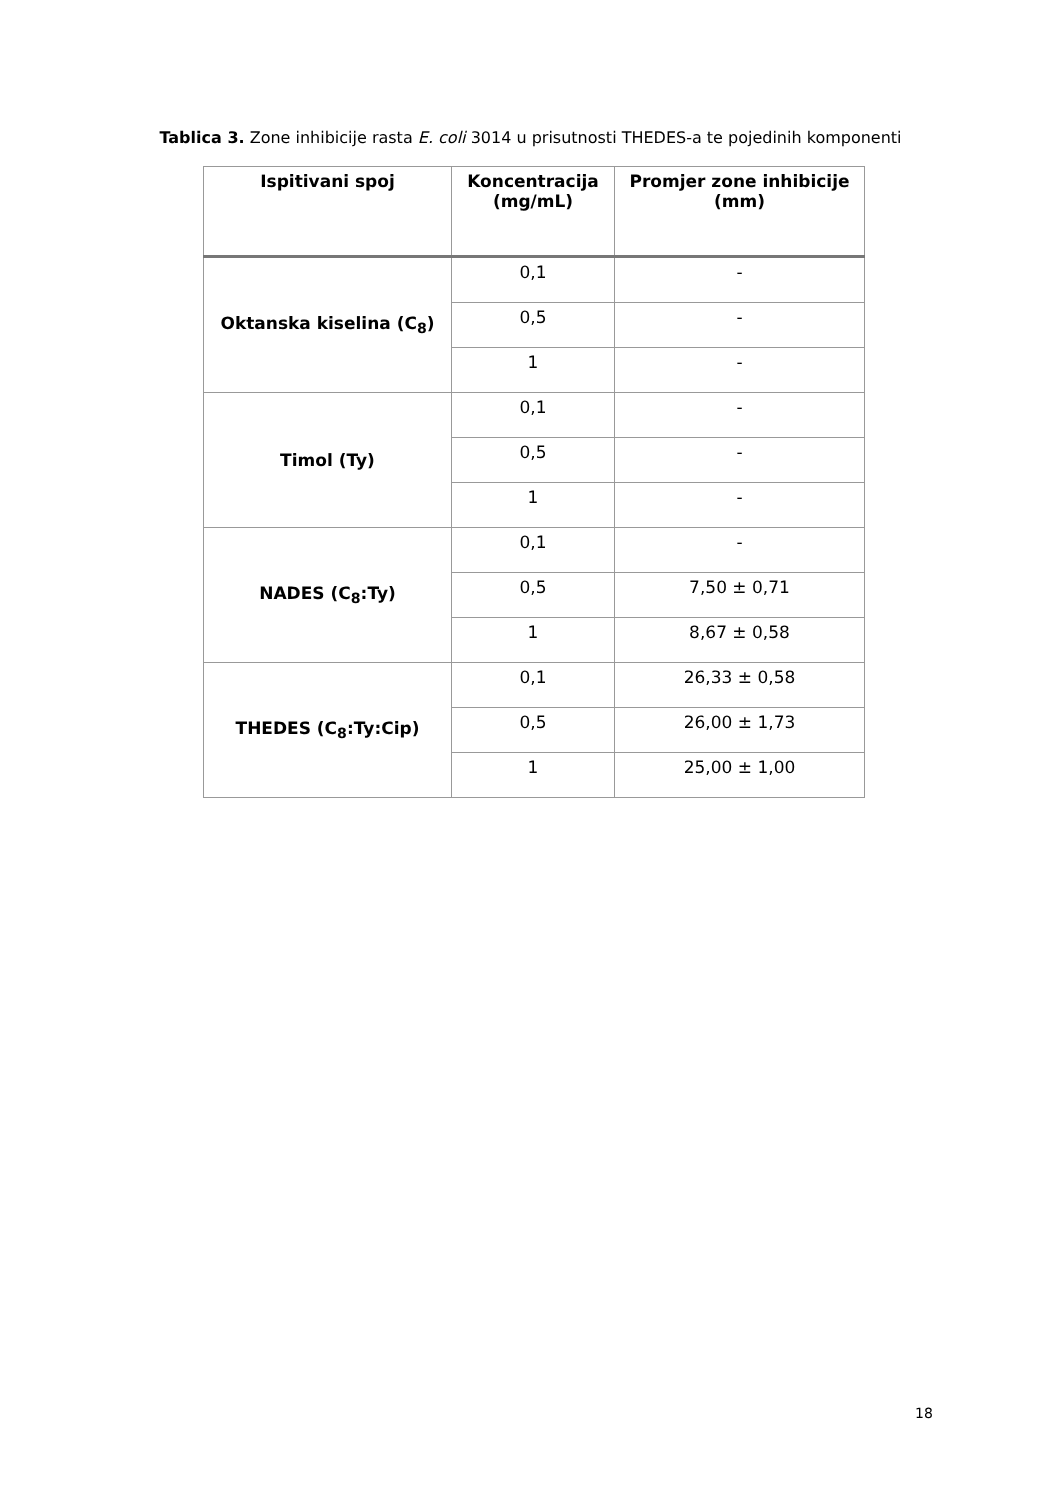Tablica 3. Zone inhibicije rasta E. coli 3014 u prisutnosti THEDES-a te pojedinih komponenti
| Ispitivani spoj | Koncentracija (mg/mL) | Promjer zone inhibicije (mm) |
| --- | --- | --- |
| Oktanska kiselina (C<sub>8</sub>) | 0,1 | - |
| | 0,5 | - |
| | 1 | - |
| Timol (Ty) | 0,1 | - |
| | 0,5 | - |
| | 1 | - |
| NADES (C<sub>8</sub>:Ty) | 0,1 | - |
| | 0,5 | 7,50 ± 0,71 |
| | 1 | 8,67 ± 0,58 |
| THEDES (C<sub>8</sub>:Ty:Cip) | 0,1 | 26,33 ± 0,58 |
| | 0,5 | 26,00 ± 1,73 |
| | 1 | 25,00 ± 1,00 |
18